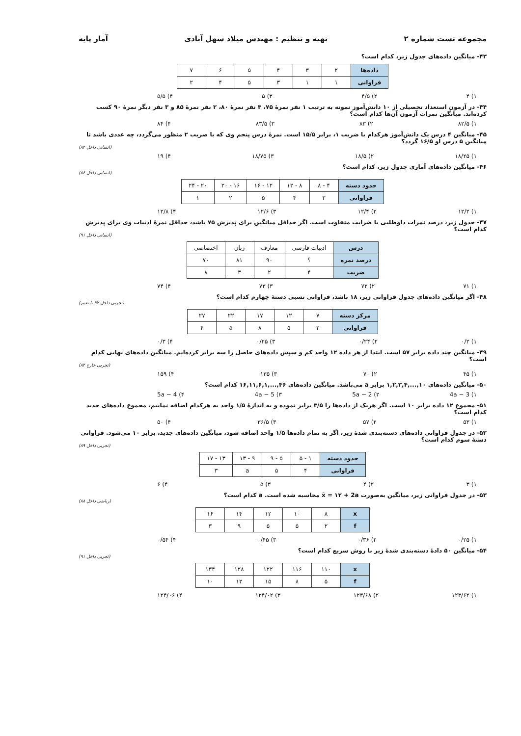مجموعه تست شماره ۲ تهیه و تنظیم : مهندس میلاد سهل آبادی آمار پایه
۴۳- میانگین داده‌های جدول زیر، کدام است؟
| داده‌ها | ۲ | ۳ | ۴ | ۵ | ۶ | ۷ |
| فراوانی | ۱ | ۱ | ۳ | ۵ | ۴ | ۲ |
۱) ۴ ۲) ۴/۵ ۳) ۵ ۴) ۵/۵
۴۴- در آزمون استعداد تحصیلی از ۱۰ دانش‌آموز نمونه به ترتیب ۱ نفر نمرهٔ ۷۵، ۴ نفر نمرهٔ ۸۰، ۲ نفر نمرهٔ ۸۵ و ۳ نفر دیگر نمرهٔ ۹۰ کسب کرده‌اند. میانگین نمرات آزمون آن‌ها کدام است؟
۱) ۸۲/۵ ۲) ۸۳ ۳) ۸۳/۵ ۴) ۸۴
۴۵- میانگین ۴ درس یک دانش‌آموز هرکدام با ضریب ۱، برابر ۱۵/۵ است. نمرهٔ درس پنجم وی که با ضریب ۲ منظور می‌گردد، چه عددی باشد تا میانگین ۵ درس او ۱۶/۵ گردد؟
(انسانی داخل ۸۴)
۱) ۱۸/۲۵ ۲) ۱۸/۵ ۳) ۱۸/۷۵ ۴) ۱۹
۴۶- میانگین داده‌های آماری جدول زیر، کدام است؟
(انسانی داخل ۸۶)
| حدود دسته | ۴ - ۸ | ۸ - ۱۲ | ۱۲ - ۱۶ | ۱۶ - ۲۰ | ۲۰ - ۲۴ |
| فراوانی | ۳ | ۴ | ۵ | ۲ | ۱ |
۱) ۱۲/۲ ۲) ۱۲/۴ ۳) ۱۲/۶ ۴) ۱۲/۸
۴۷- جدول زیر، درصد نمرات داوطلبی با ضرایب متفاوت است. اگر حداقل میانگین برای پذیرش ۷۵ باشد، حداقل نمرهٔ ادبیات وی برای پذیرش کدام است؟
(انسانی داخل ۹۱)
| درس | ادبیات فارسی | معارف | زبان | اختصاصی |
| درصد نمره | ؟ | ۹۰ | ۸۱ | ۷۰ |
| ضریب | ۴ | ۲ | ۳ | ۸ |
۱) ۷۱ ۲) ۷۲ ۳) ۷۳ ۴) ۷۴
۴۸- اگر میانگین داده‌های جدول فراوانی زیر، ۱۸ باشد، فراوانی نسبی دستهٔ چهارم کدام است؟
(تجربی داخل ۹۷ با تغییر)
| مرکز دسته | ۷ | ۱۲ | ۱۷ | ۲۲ | ۲۷ |
| فراوانی | ۲ | ۵ | ۸ | a | ۴ |
۱) ۰/۲ ۲) ۰/۲۴ ۳) ۰/۲۵ ۴) ۰/۳
۴۹- میانگین چند داده برابر ۵۷ است. ابتدا از هر داده ۱۲ واحد کم و سپس داده‌های حاصل را سه برابر کرده‌ایم. میانگین داده‌های نهایی کدام است؟
(تجربی خارج ۸۴)
۱) ۴۵ ۲) ۷۰ ۳) ۱۳۵ ۴) ۱۵۹
۵۰- میانگین داده‌های ۱۰,...,۱,۲,۳,۴ برابر a می‌باشد. میانگین داده‌های ۴۶,...,۱۶,۱۱,۶,۱ کدام است؟
۱) 4a − 3 ۲) 5a − 2 ۳) 4a − 5 ۴) 5a − 4
۵۱- مجموع ۱۲ داده برابر ۱۰ است. اگر هریک از داده‌ها را ۳/۵ برابر نموده و به اندازهٔ ۱/۵ واحد به هرکدام اضافه نماییم، مجموع داده‌های جدید کدام است؟
۱) ۵۳ ۲) ۵۷ ۳) ۳۶/۵ ۴) ۵۰
۵۲- در جدول فراوانی داده‌های دسته‌بندی شدهٔ زیر، اگر به تمام داده‌ها ۱/۵ واحد اضافه شود، میانگین داده‌های جدید، برابر ۱۰ می‌شود. فراوانی دستهٔ سوم کدام است؟
(تجربی داخل ۸۹)
| حدود دسته | ۱ - ۵ | ۵ - ۹ | ۹ - ۱۳ | ۱۳ - ۱۷ |
| فراوانی | ۴ | ۵ | a | ۳ |
۱) ۳ ۲) ۴ ۳) ۵ ۴) ۶
۵۳- در جدول فراوانی زیر، میانگین به‌صورت x̄ = ۱۲ + 2a محاسبه شده است. a کدام است؟
(ریاضی داخل ۸۸)
| x | ۸ | ۱۰ | ۱۲ | ۱۴ | ۱۶ |
| f | ۲ | ۵ | ۵ | ۹ | ۳ |
۱) ۰/۲۵ ۲) ۰/۳۶ ۳) ۰/۴۵ ۴) ۰/۵۴
۵۴- میانگین ۵۰ دادهٔ دسته‌بندی شدهٔ زیر با روش سریع کدام است؟
(تجربی داخل ۹۱)
| x | ۱۱۰ | ۱۱۶ | ۱۲۲ | ۱۲۸ | ۱۳۴ |
| f | ۵ | ۸ | ۱۵ | ۱۲ | ۱۰ |
۱) ۱۲۳/۶۲ ۲) ۱۲۳/۶۸ ۳) ۱۲۴/۰۲ ۴) ۱۲۴/۰۶